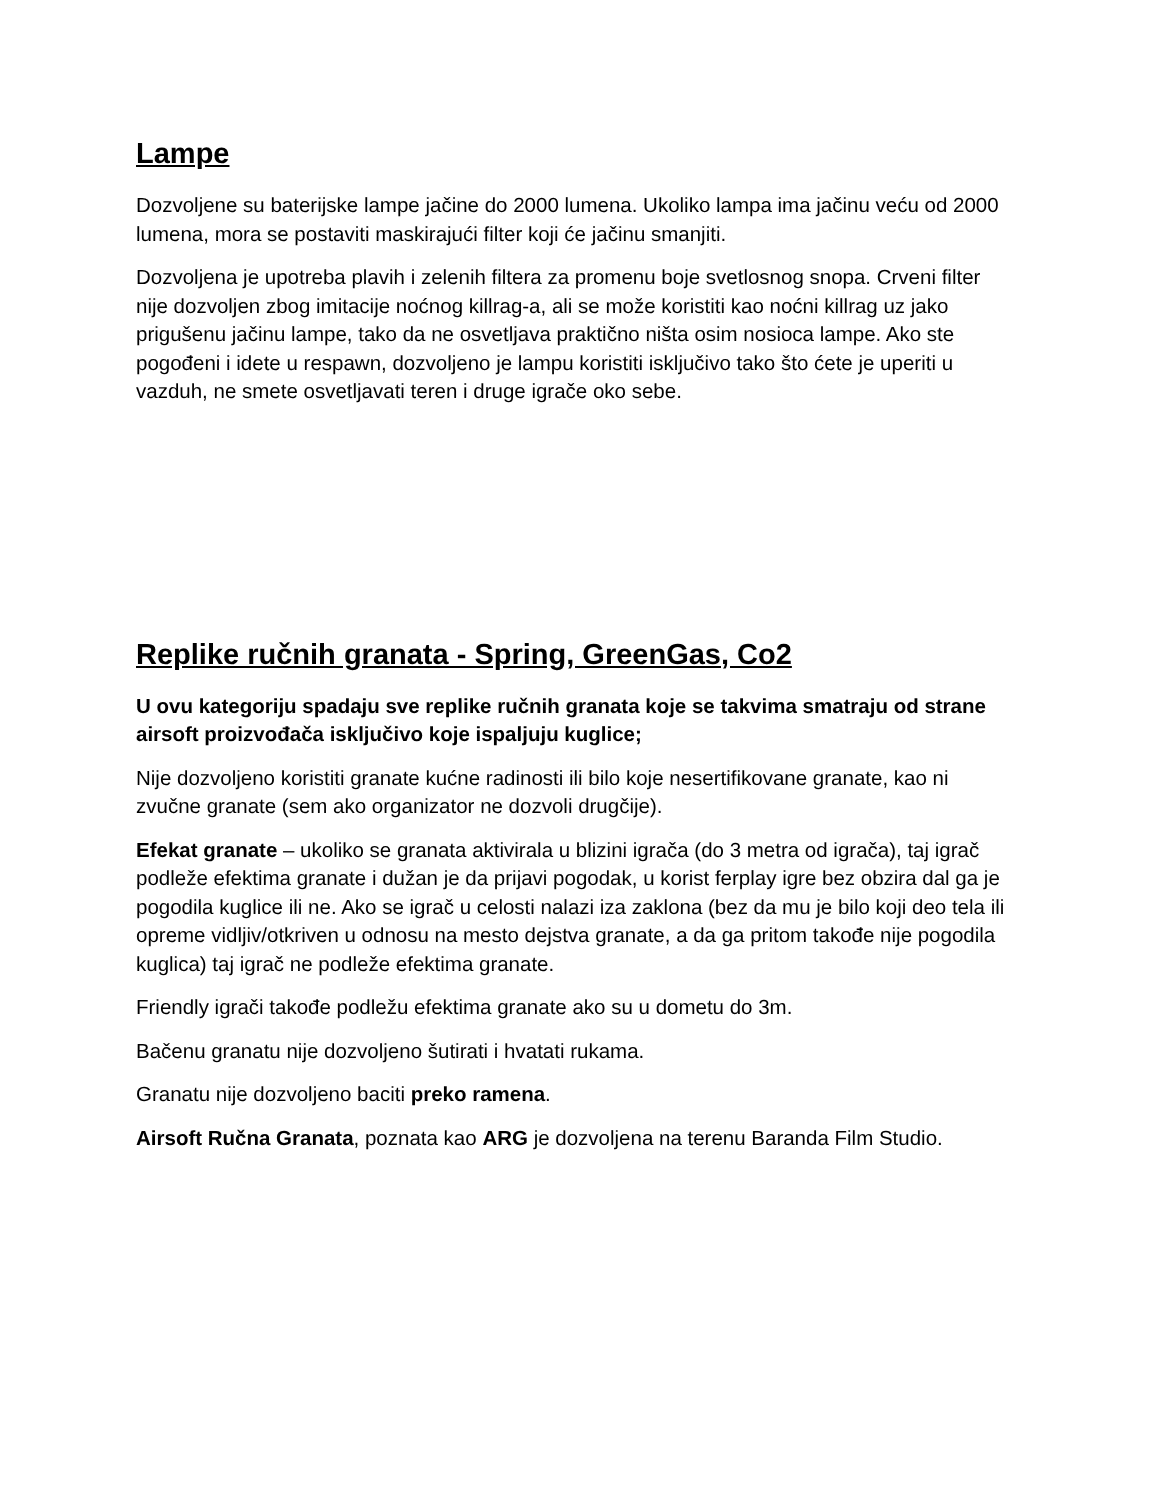Lampe
Dozvoljene su baterijske lampe jačine do 2000 lumena. Ukoliko lampa ima jačinu veću od 2000 lumena, mora se postaviti maskirajući filter koji će jačinu smanjiti.
Dozvoljena je upotreba plavih i zelenih filtera za promenu boje svetlosnog snopa. Crveni filter nije dozvoljen zbog imitacije noćnog killrag-a, ali se može koristiti kao noćni killrag uz jako prigušenu jačinu lampe, tako da ne osvetljava praktično ništa osim nosioca lampe. Ako ste pogođeni i idete u respawn, dozvoljeno je lampu koristiti isključivo tako što ćete je uperiti u vazduh, ne smete osvetljavati teren i druge igrače oko sebe.
Replike ručnih granata - Spring, GreenGas, Co2
U ovu kategoriju spadaju sve replike ručnih granata koje se takvima smatraju od strane airsoft proizvođača isključivo koje ispaljuju kuglice;
Nije dozvoljeno koristiti granate kućne radinosti ili bilo koje nesertifikovane granate, kao ni zvučne granate (sem ako organizator ne dozvoli drugčije).
Efekat granate – ukoliko se granata aktivirala u blizini igrača (do 3 metra od igrača), taj igrač podleže efektima granate i dužan je da prijavi pogodak, u korist ferplay igre bez obzira dal ga je pogodila kuglice ili ne. Ako se igrač u celosti nalazi iza zaklona (bez da mu je bilo koji deo tela ili opreme vidljiv/otkriven u odnosu na mesto dejstva granate, a da ga pritom takođe nije pogodila kuglica) taj igrač ne podleže efektima granate.
Friendly igrači takođe podležu efektima granate ako su u dometu do 3m.
Bačenu granatu nije dozvoljeno šutirati i hvatati rukama.
Granatu nije dozvoljeno baciti preko ramena.
Airsoft Ručna Granata, poznata kao ARG je dozvoljena na terenu Baranda Film Studio.